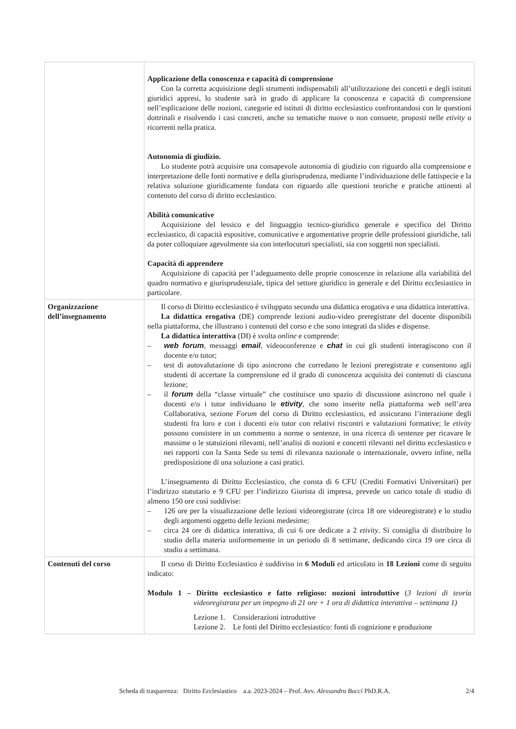| | Applicazione della conoscenza e capacità di comprensione Con la corretta acquisizione degli strumenti indispensabili all’utilizzazione dei concetti e degli istituti giuridici appresi, lo studente sarà in grado di applicare la conoscenza e capacità di comprensione nell’esplicazione delle nozioni, categorie ed istituti di diritto ecclesiastico confrontandosi con le questioni dottrinali e risolvendo i casi concreti, anche su tematiche nuove o non consuete, proposti nelle etivity o ricorrenti nella pratica. Autonomia di giudizio. Lo studente potrà acquisire una consapevole autonomia di giudizio con riguardo alla comprensione e interpretazione delle fonti normative e della giurisprudenza, mediante l’individuazione delle fattispecie e la relativa soluzione giuridicamente fondata con riguardo alle questioni teoriche e pratiche attinenti al contenuto del corso di diritto ecclesiastico. Abilità comunicative Acquisizione del lessico e del linguaggio tecnico-giuridico generale e specifico del Diritto ecclesiastico, di capacità espositive, comunicative e argomentative proprie delle professioni giuridiche, tali da poter colloquiare agevolmente sia con interlocutori specialisti, sia con soggetti non specialisti. Capacità di apprendere Acquisizione di capacità per l’adeguamento delle proprie conoscenze in relazione alla variabilità del quadro normativo e giurisprudenziale, tipica del settore giuridico in generale e del Diritto ecclesiastico in particolare. |
| Organizzazione dell’insegnamento | Il corso di Diritto ecclesiastico è sviluppato secondo una didattica erogativa e una didattica interattiva. La didattica erogativa (DE) comprende lezioni audio-video preregistrate del docente disponibili nella piattaforma, che illustrano i contenuti del corso e che sono integrati da slides e dispense. La didattica interattiva (DI) è svolta online e comprende: – web forum , messaggi email , videoconferenze e chat in cui gli studenti interagiscono con il docente e/o tutor; – test di autovalutazione di tipo asincrono che corredano le lezioni preregistrate e consentono agli studenti di accertare la comprensione ed il grado di conoscenza acquisita dei contenuti di ciascuna lezione; – il forum della “classe virtuale” che costituisce uno spazio di discussione asincrono nel quale i docenti e/o i tutor individuano le etivity , che sono inserite nella piattaforma web nell’area Collaborativa, sezione Forum del corso di Diritto ecclesiastico, ed assicurano l’interazione degli studenti fra loro e con i docenti e/o tutor con relativi riscontri e valutazioni formative; le etivity possono consistere in un commento a norme o sentenze, in una ricerca di sentenze per ricavare le massime o le statuizioni rilevanti, nell’analisi di nozioni e concetti rilevanti nel diritto ecclesiastico e nei rapporti con la Santa Sede su temi di rilevanza nazionale o internazionale, ovvero infine, nella predisposizione di una soluzione a casi pratici. L’insegnamento di Diritto Ecclesiastico, che consta di 6 CFU (Crediti Formativi Universitari) per l’indirizzo statutario e 9 CFU per l’indirizzo Giurista di impresa, prevede un carico totale di studio di almeno 150 ore così suddivise: – 126 ore per la visualizzazione delle lezioni videoregistrate (circa 18 ore videoregistrate) e lo studio degli argomenti oggetto delle lezioni medesime; – circa 24 ore di didattica interattiva, di cui 6 ore dedicate a 2 etivity . Si consiglia di distribuire lo studio della materia uniformemente in un periodo di 8 settimane, dedicando circa 19 ore circa di studio a settimana. |
| Contenuti del corso | Il corso di Diritto Ecclesiastico è suddiviso in 6 Moduli ed articolato in 18 Lezioni come di seguito indicato: Modulo 1 – Diritto ecclesiastico e fatto religioso: nozioni introduttive ( 3 lezioni di teoria videoregistrata per un impegno di 21 ore + 1 ora di didattica interattiva – settimana 1) Lezione 1. Considerazioni introduttive Lezione 2. Le fonti del Diritto ecclesiastico: fonti di cognizione e produzione |
Scheda di trasparenza: Diritto Ecclesiastico a.a. 2023-2024 – Prof. Avv. Alessandro Bucci PhD.R.A. 2/4